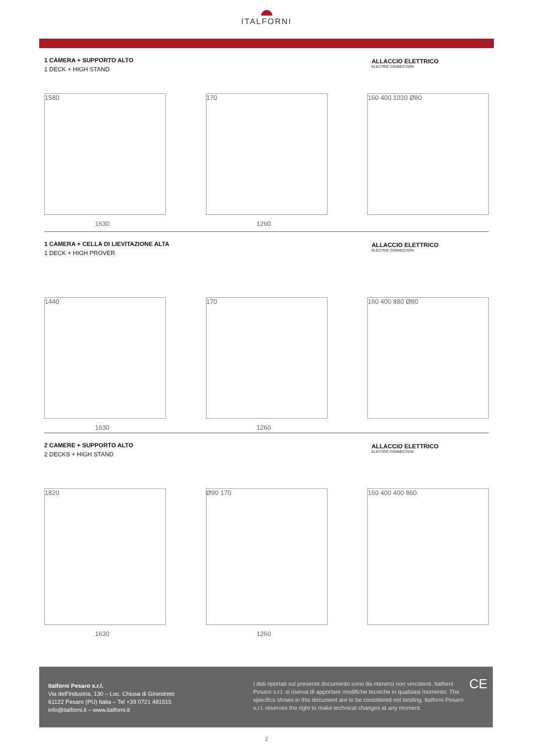ITALFORNI
1 CAMERA + SUPPORTO ALTO
1 DECK + HIGH STAND
ALLACCIO ELETTRICO
ELECTRIC CONNECTION
1580
1630
170
1260
160 400 1020 Ø80
1 CAMERA + CELLA DI LIEVITAZIONE ALTA
1 DECK + HIGH PROVER
ALLACCIO ELETTRICO
ELECTRIC CONNECTION
1440
1630
170
1260
160 400 880 Ø80
2 CAMERE + SUPPORTO ALTO
2 DECKS + HIGH STAND
ALLACCIO ELETTRICO
ELECTRIC CONNECTION
1820
1630
Ø90 170
1260
160 400 400 860
Italforni Pesaro s.r.l.
Via dell’Industria, 130 – Loc. Chiusa di Ginestreto
61122 Pesaro (PU) Italia – Tel +39 0721 481515
info@italforni.it – www.italforni.it
I dati riportati sul presente documento sono da ritenersi non vincolanti. Italforni Pesaro s.r.l. si riserva di apportare modifiche tecniche in qualsiasi momento. The specifics shown in this document are to be considered not binding. Italforni Pesaro s.r.l. reserves the right to make technical changes at any moment.
CE
2